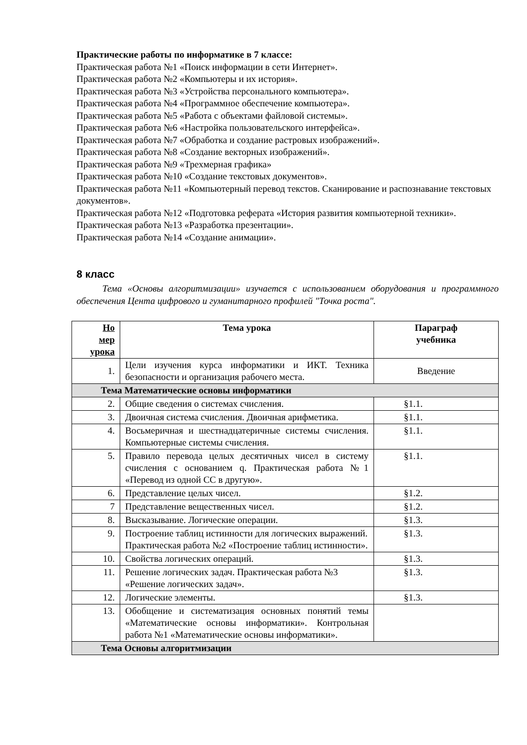Практические работы по информатике в 7 классе:
Практическая работа №1 «Поиск информации в сети Интернет».
Практическая работа №2 «Компьютеры и их история».
Практическая работа №3 «Устройства персонального компьютера».
Практическая работа №4 «Программное обеспечение компьютера».
Практическая работа №5 «Работа с объектами файловой системы».
Практическая работа №6 «Настройка пользовательского интерфейса».
Практическая работа №7 «Обработка и создание растровых изображений».
Практическая работа №8 «Создание векторных изображений».
Практическая работа №9 «Трехмерная графика»
Практическая работа №10 «Создание текстовых документов».
Практическая работа №11 «Компьютерный перевод текстов. Сканирование и распознавание текстовых документов».
Практическая работа №12 «Подготовка реферата «История развития компьютерной техники».
Практическая работа №13 «Разработка презентации».
Практическая работа №14 «Создание анимации».
8 класс
Тема «Основы алгоритмизации» изучается с использованием оборудования и программного обеспечения Цента цифрового и гуманитарного профилей "Точка роста".
| Но мер урока | Тема урока | Параграф учебника |
| --- | --- | --- |
| 1. | Цели изучения курса информатики и ИКТ. Техника безопасности и организация рабочего места. | Введение |
| Тема Математические основы информатики | | |
| 2. | Общие сведения о системах счисления. | §1.1. |
| 3. | Двоичная система счисления. Двоичная арифметика. | §1.1. |
| 4. | Восьмеричная и шестнадцатеричные системы счисления. Компьютерные системы счисления. | §1.1. |
| 5. | Правило перевода целых десятичных чисел в систему счисления с основанием q. Практическая работа №1 «Перевод из одной СС в другую». | §1.1. |
| 6. | Представление целых чисел. | §1.2. |
| 7 | Представление вещественных чисел. | §1.2. |
| 8. | Высказывание. Логические операции. | §1.3. |
| 9. | Построение таблиц истинности для логических выражений. Практическая работа №2 «Построение таблиц истинности». | §1.3. |
| 10. | Свойства логических операций. | §1.3. |
| 11. | Решение логических задач. Практическая работа №3 «Решение логических задач». | §1.3. |
| 12. | Логические элементы. | §1.3. |
| 13. | Обобщение и систематизация основных понятий темы «Математические основы информатики». Контрольная работа №1 «Математические основы информатики». | |
| Тема Основы алгоритмизации | | |